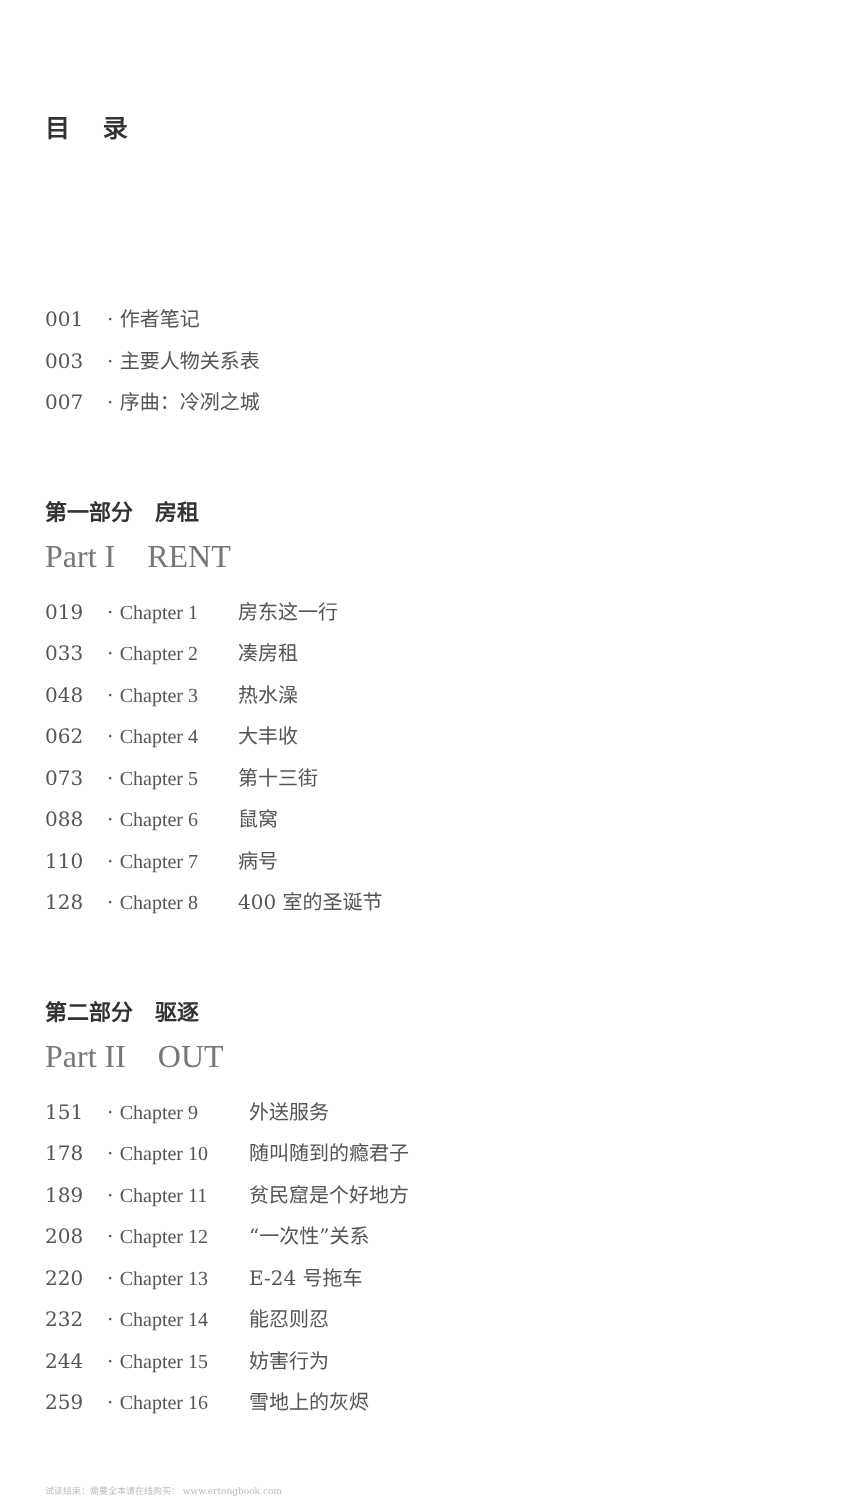目 录
001 · 作者笔记
003 · 主要人物关系表
007 · 序曲：冷冽之城
第一部分　房租
Part I　RENT
019 · Chapter 1 房东这一行
033 · Chapter 2 凑房租
048 · Chapter 3 热水澡
062 · Chapter 4 大丰收
073 · Chapter 5 第十三街
088 · Chapter 6 鼠窝
110 · Chapter 7 病号
128 · Chapter 8 400 室的圣诞节
第二部分　驱逐
Part II　OUT
151 · Chapter 9 外送服务
178 · Chapter 10 随叫随到的瘾君子
189 · Chapter 11 贫民窟是个好地方
208 · Chapter 12 “一次性”关系
220 · Chapter 13 E-24 号拖车
232 · Chapter 14 能忍则忍
244 · Chapter 15 妨害行为
259 · Chapter 16 雪地上的灰烬
试读结束：需要全本请在线购买： www.ertongbook.com